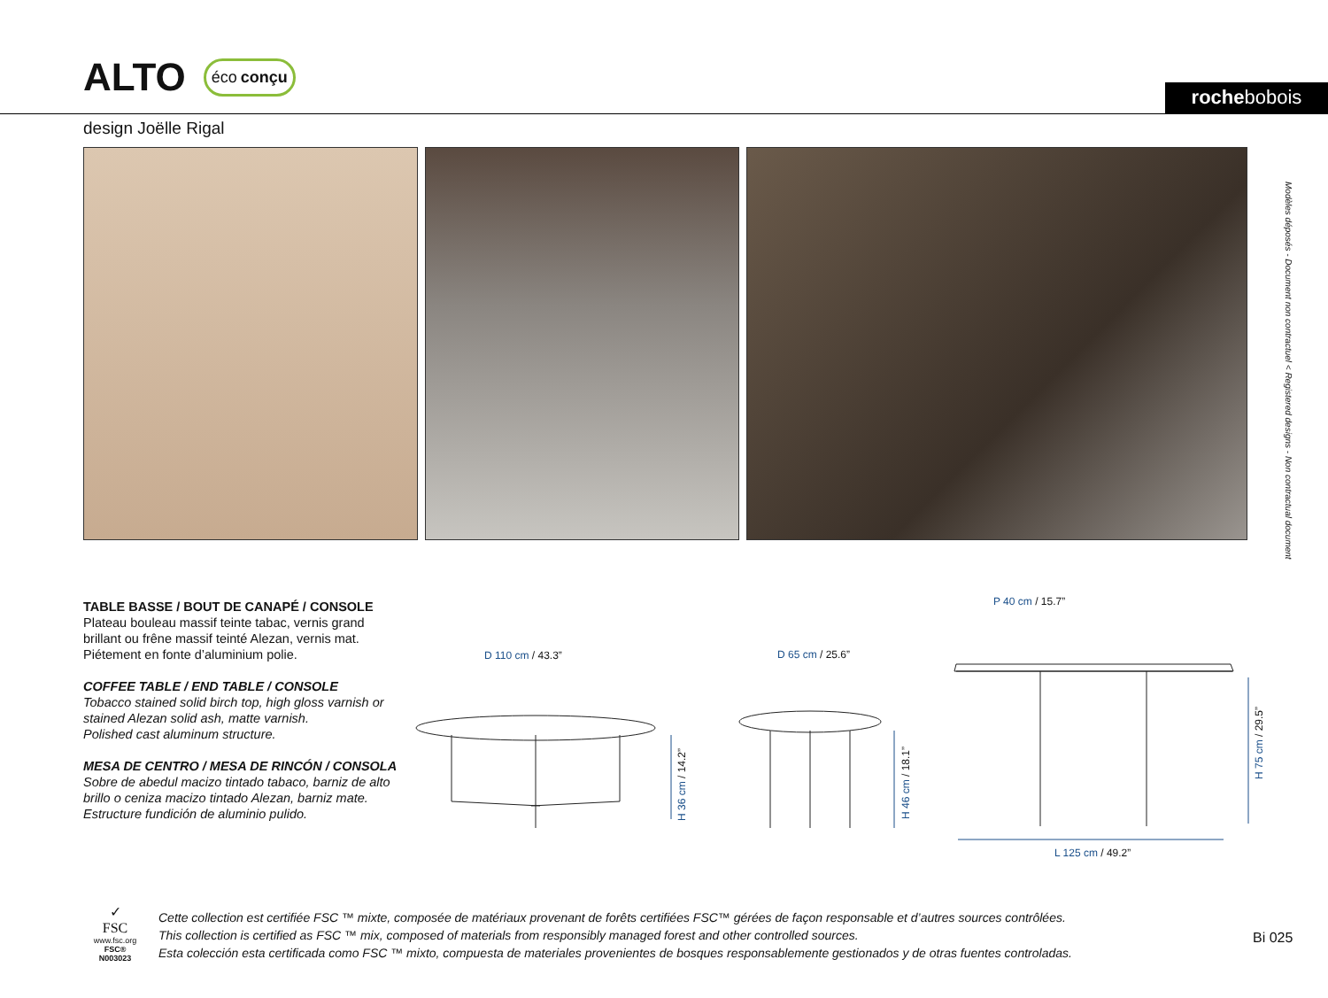ALTO
éco conçu
rochebobois
design Joëlle Rigal
Modèles déposés - Document non contractuel < Registered designs - Non contractual document
TABLE BASSE / BOUT DE CANAPÉ / CONSOLE
Plateau bouleau massif teinte tabac, vernis grand brillant ou frêne massif teinté Alezan, vernis mat.
Piétement en fonte d’aluminium polie.
COFFEE TABLE / END TABLE / CONSOLE
Tobacco stained solid birch top, high gloss varnish or stained Alezan solid ash, matte varnish.
Polished cast aluminum structure.
MESA DE CENTRO / MESA DE RINCÓN / CONSOLA
Sobre de abedul macizo tintado tabaco, barniz de alto brillo o ceniza macizo tintado Alezan, barniz mate.
Estructure fundición de aluminio pulido.
D 110 cm / 43.3” D 65 cm / 25.6”
P 40 cm / 15.7”
H 36 cm / 14.2”
H 46 cm / 18.1”
H 75 cm / 29.5”
L 125 cm / 49.2”
✓
FSC
www.fsc.org
FSC® N003023
Cette collection est certifiée FSC ™ mixte, composée de matériaux provenant de forêts certifiées FSC™ gérées de façon responsable et d’autres sources contrôlées.
This collection is certified as FSC ™ mix, composed of materials from responsibly managed forest and other controlled sources.
Esta colección esta certificada como FSC ™ mixto, compuesta de materiales provenientes de bosques responsablemente gestionados y de otras fuentes controladas.
Bi 025